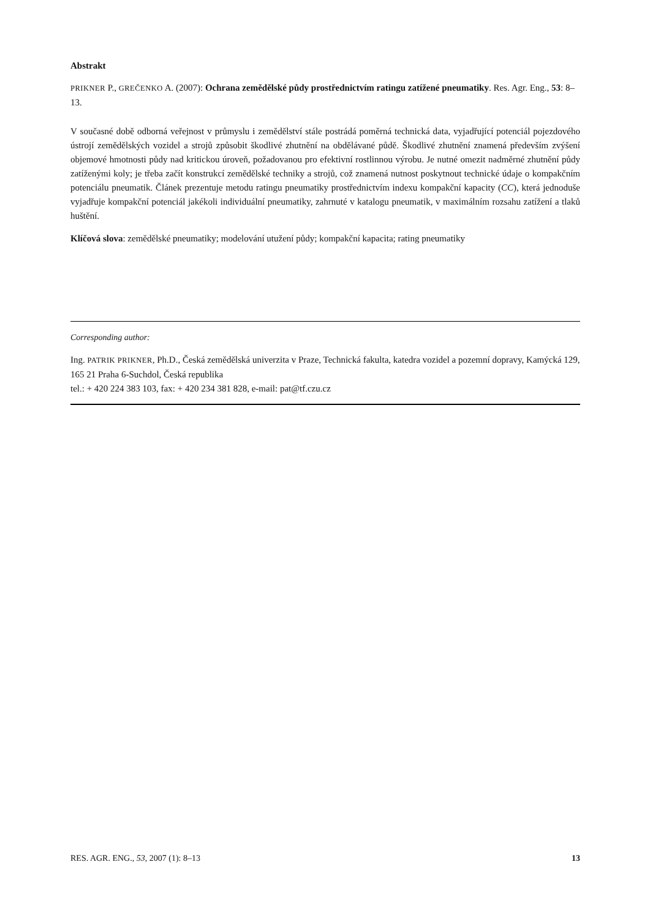Abstrakt
PRIKNER P., GREČENKO A. (2007): Ochrana zemědělské půdy prostřednictvím ratingu zatížené pneumatiky. Res. Agr. Eng., 53: 8–13.
V současné době odborná veřejnost v průmyslu i zemědělství stále postrádá poměrná technická data, vyjadřující potenciál pojezdového ústrojí zemědělských vozidel a strojů způsobit škodlivé zhutnění na obdělávané půdě. Škodlivé zhutnění znamená především zvýšení objemové hmotnosti půdy nad kritickou úroveň, požadovanou pro efektivní rostlinnou výrobu. Je nutné omezit nadměrné zhutnění půdy zatíženými koly; je třeba začít konstrukcí zemědělské techniky a strojů, což znamená nutnost poskytnout technické údaje o kompakčním potenciálu pneumatik. Článek prezentuje metodu ratingu pneumatiky prostřednictvím indexu kompakční kapacity (CC), která jednoduše vyjadřuje kompakční potenciál jakékoli individuální pneumatiky, zahrnuté v katalogu pneumatik, v maximálním rozsahu zatížení a tlaků huštění.
Klíčová slova: zemědělské pneumatiky; modelování utužení půdy; kompakční kapacita; rating pneumatiky
Corresponding author:
Ing. PATRIK PRIKNER, Ph.D., Česká zemědělská univerzita v Praze, Technická fakulta, katedra vozidel a pozemní dopravy, Kamýcká 129, 165 21 Praha 6-Suchdol, Česká republika
tel.: + 420 224 383 103, fax: + 420 234 381 828, e-mail: pat@tf.czu.cz
RES. AGR. ENG., 53, 2007 (1): 8–13 13